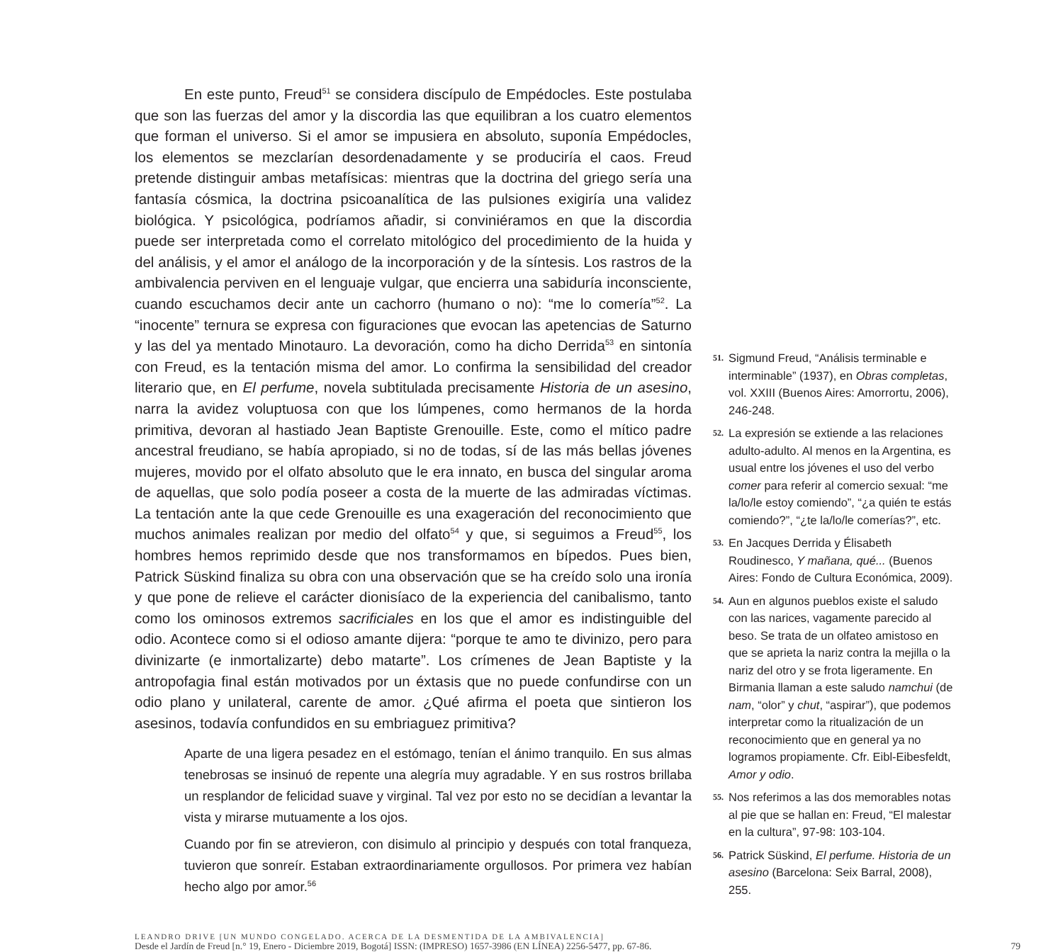En este punto, Freud<sup>51</sup> se considera discípulo de Empédocles. Este postulaba que son las fuerzas del amor y la discordia las que equilibran a los cuatro elementos que forman el universo. Si el amor se impusiera en absoluto, suponía Empédocles, los elementos se mezclarían desordenadamente y se produciría el caos. Freud pretende distinguir ambas metafísicas: mientras que la doctrina del griego sería una fantasía cósmica, la doctrina psicoanalítica de las pulsiones exigiría una validez biológica. Y psicológica, podríamos añadir, si conviniéramos en que la discordia puede ser interpretada como el correlato mitológico del procedimiento de la huida y del análisis, y el amor el análogo de la incorporación y de la síntesis. Los rastros de la ambivalencia perviven en el lenguaje vulgar, que encierra una sabiduría inconsciente, cuando escuchamos decir ante un cachorro (humano o no): “me lo comería”<sup>52</sup>. La “inocente” ternura se expresa con figuraciones que evocan las apetencias de Saturno y las del ya mentado Minotauro. La devoración, como ha dicho Derrida<sup>53</sup> en sintonía con Freud, es la tentación misma del amor. Lo confirma la sensibilidad del creador literario que, en El perfume, novela subtitulada precisamente Historia de un asesino, narra la avidez voluptuosa con que los lúmpenes, como hermanos de la horda primitiva, devoran al hastiado Jean Baptiste Grenouille. Este, como el mítico padre ancestral freudiano, se había apropiado, si no de todas, sí de las más bellas jóvenes mujeres, movido por el olfato absoluto que le era innato, en busca del singular aroma de aquellas, que solo podía poseer a costa de la muerte de las admiradas víctimas. La tentación ante la que cede Grenouille es una exageración del reconocimiento que muchos animales realizan por medio del olfato<sup>54</sup> y que, si seguimos a Freud<sup>55</sup>, los hombres hemos reprimido desde que nos transformamos en bípedos. Pues bien, Patrick Süskind finaliza su obra con una observación que se ha creído solo una ironía y que pone de relieve el carácter dionisíaco de la experiencia del canibalismo, tanto como los ominosos extremos sacrificiales en los que el amor es indistinguible del odio. Acontece como si el odioso amante dijera: “porque te amo te divinizo, pero para divinizarte (e inmortalizarte) debo matarte”. Los crímenes de Jean Baptiste y la antropofagia final están motivados por un éxtasis que no puede confundirse con un odio plano y unilateral, carente de amor. ¿Qué afirma el poeta que sintieron los asesinos, todavía confundidos en su embriaguez primitiva?
Aparte de una ligera pesadez en el estómago, tenían el ánimo tranquilo. En sus almas tenebrosas se insinuó de repente una alegría muy agradable. Y en sus rostros brillaba un resplandor de felicidad suave y virginal. Tal vez por esto no se decidían a levantar la vista y mirarse mutuamente a los ojos.
Cuando por fin se atrevieron, con disimulo al principio y después con total franqueza, tuvieron que sonreír. Estaban extraordinariamente orgullosos. Por primera vez habían hecho algo por amor.<sup>56</sup>
51. Sigmund Freud, “Análisis terminable e interminable” (1937), en Obras completas, vol. XXIII (Buenos Aires: Amorrortu, 2006), 246-248.
52. La expresión se extiende a las relaciones adulto-adulto. Al menos en la Argentina, es usual entre los jóvenes el uso del verbo comer para referir al comercio sexual: “me la/lo/le estoy comiendo”, “¿a quién te estás comiendo?”, “¿te la/lo/le comerías?”, etc.
53. En Jacques Derrida y Élisabeth Roudinesco, Y mañana, qué... (Buenos Aires: Fondo de Cultura Económica, 2009).
54. Aun en algunos pueblos existe el saludo con las narices, vagamente parecido al beso. Se trata de un olfateo amistoso en que se aprieta la nariz contra la mejilla o la nariz del otro y se frota ligeramente. En Birmania llaman a este saludo namchui (de nam, “olor” y chut, “aspirar”), que podemos interpretar como la ritualización de un reconocimiento que en general ya no logramos propiamente. Cfr. Eibl-Eibesfeldt, Amor y odio.
55. Nos referimos a las dos memorables notas al pie que se hallan en: Freud, “El malestar en la cultura”, 97-98: 103-104.
56. Patrick Süskind, El perfume. Historia de un asesino (Barcelona: Seix Barral, 2008), 255.
LEANDRO DRIVE [UN MUNDO CONGELADO. ACERCA DE LA DESMENTIDA DE LA AMBIVALENCIA]
Desde el Jardín de Freud [n.° 19, Enero - Diciembre 2019, Bogotá] ISSN: (IMPRESO) 1657-3986 (EN LÍNEA) 2256-5477, pp. 67-86. 79